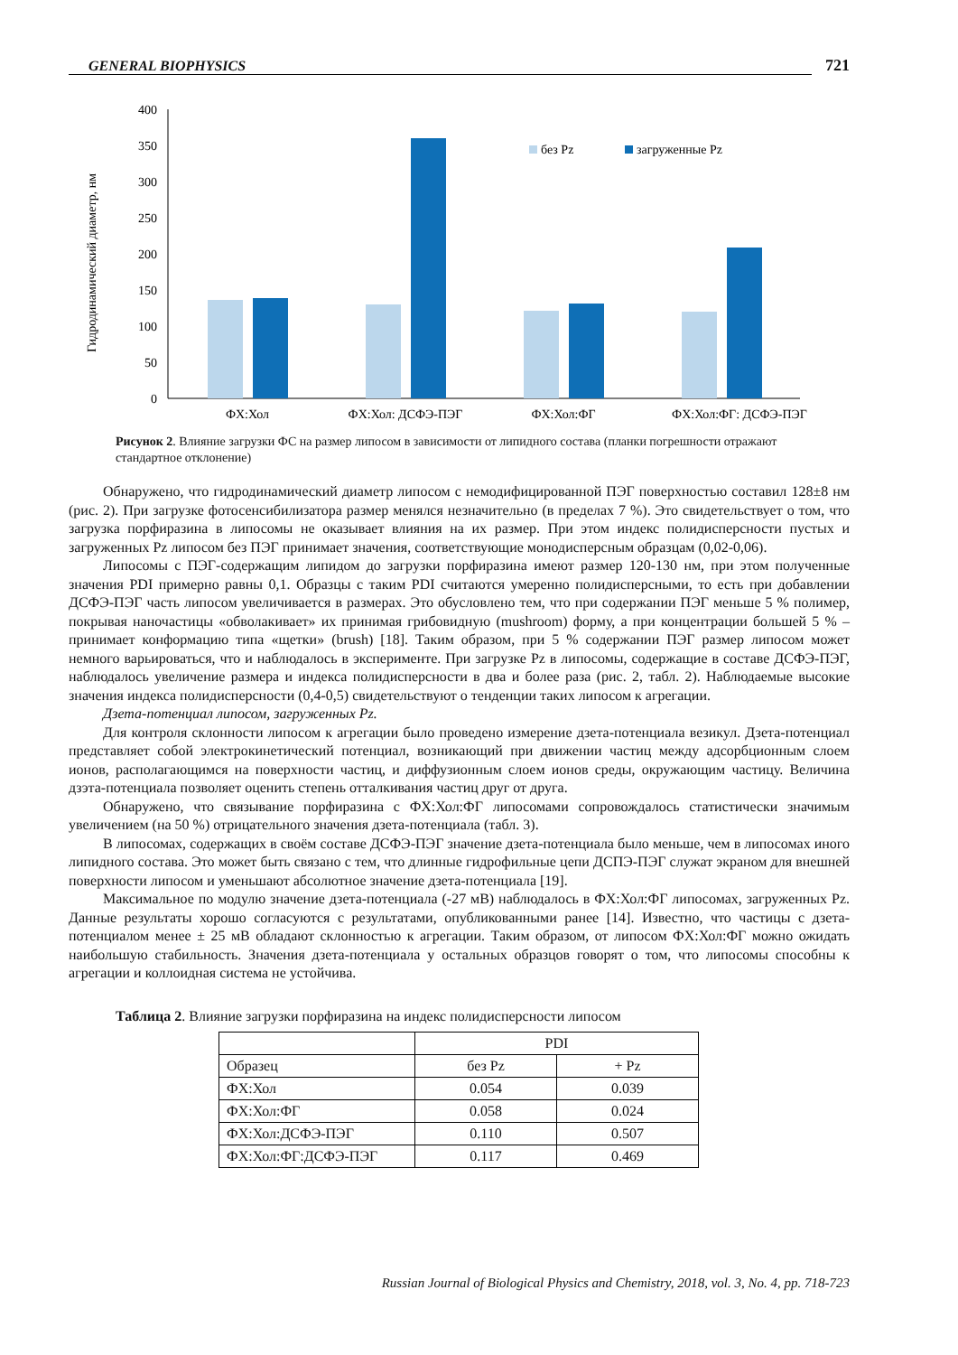GENERAL BIOPHYSICS
721
Гидродинамический диаметр, нм
400
350
300
250
200
150
100
50
0
без Pz
загруженные Pz
ФХ:Хол
ФХ:Хол: ДСФЭ-ПЭГ
ФХ:Хол:ФГ
ФХ:Хол:ФГ: ДСФЭ-ПЭГ
Рисунок 2. Влияние загрузки ФС на размер липосом в зависимости от липидного состава (планки погрешности отражают стандартное отклонение)
Обнаружено, что гидродинамический диаметр липосом с немодифицированной ПЭГ поверхностью составил 128±8 нм (рис. 2). При загрузке фотосенсибилизатора размер менялся незначительно (в пределах 7 %). Это свидетельствует о том, что загрузка порфиразина в липосомы не оказывает влияния на их размер. При этом индекс полидисперсности пустых и загруженных Pz липосом без ПЭГ принимает значения, соответствующие монодисперсным образцам (0,02-0,06).
Липосомы с ПЭГ-содержащим липидом до загрузки порфиразина имеют размер 120-130 нм, при этом полученные значения PDI примерно равны 0,1. Образцы с таким PDI считаются умеренно полидисперсными, то есть при добавлении ДСФЭ-ПЭГ часть липосом увеличивается в размерах. Это обусловлено тем, что при содержании ПЭГ меньше 5 % полимер, покрывая наночастицы «обволакивает» их принимая грибовидную (mushroom) форму, а при концентрации большей 5 % – принимает конформацию типа «щетки» (brush) [18]. Таким образом, при 5 % содержании ПЭГ размер липосом может немного варьироваться, что и наблюдалось в эксперименте. При загрузке Pz в липосомы, содержащие в составе ДСФЭ-ПЭГ, наблюдалось увеличение размера и индекса полидисперсности в два и более раза (рис. 2, табл. 2). Наблюдаемые высокие значения индекса полидисперсности (0,4-0,5) свидетельствуют о тенденции таких липосом к агрегации.
Дзета-потенциал липосом, загруженных Pz.
Для контроля склонности липосом к агрегации было проведено измерение дзета-потенциала везикул. Дзета-потенциал представляет собой электрокинетический потенциал, возникающий при движении частиц между адсорбционным слоем ионов, располагающимся на поверхности частиц, и диффузионным слоем ионов среды, окружающим частицу. Величина дзэта-потенциала позволяет оценить степень отталкивания частиц друг от друга.
Обнаружено, что связывание порфиразина с ФХ:Хол:ФГ липосомами сопровождалось статистически значимым увеличением (на 50 %) отрицательного значения дзета-потенциала (табл. 3).
В липосомах, содержащих в своём составе ДСФЭ-ПЭГ значение дзета-потенциала было меньше, чем в липосомах иного липидного состава. Это может быть связано с тем, что длинные гидрофильные цепи ДСПЭ-ПЭГ служат экраном для внешней поверхности липосом и уменьшают абсолютное значение дзета-потенциала [19].
Максимальное по модулю значение дзета-потенциала (-27 мВ) наблюдалось в ФХ:Хол:ФГ липосомах, загруженных Pz. Данные результаты хорошо согласуются с результатами, опубликованными ранее [14]. Известно, что частицы с дзета-потенциалом менее ± 25 мВ обладают склонностью к агрегации. Таким образом, от липосом ФХ:Хол:ФГ можно ожидать наибольшую стабильность. Значения дзета-потенциала у остальных образцов говорят о том, что липосомы способны к агрегации и коллоидная система не устойчива.
Таблица 2. Влияние загрузки порфиразина на индекс полидисперсности липосом
| | PDI | |
| --- | --- | --- |
| Образец | без Pz | + Pz |
| ФХ:Хол | 0.054 | 0.039 |
| ФХ:Хол:ФГ | 0.058 | 0.024 |
| ФХ:Хол:ДСФЭ-ПЭГ | 0.110 | 0.507 |
| ФХ:Хол:ФГ:ДСФЭ-ПЭГ | 0.117 | 0.469 |
Russian Journal of Biological Physics and Chemistry, 2018, vol. 3, No. 4, pp. 718-723